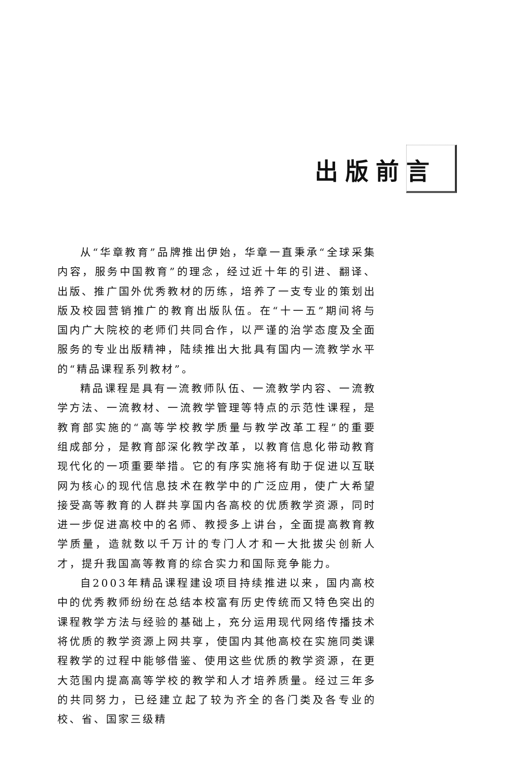出版前言
从“华章教育”品牌推出伊始，华章一直秉承“全球采集内容，服务中国教育”的理念，经过近十年的引进、翻译、出版、推广国外优秀教材的历练，培养了一支专业的策划出版及校园营销推广的教育出版队伍。在“十一五”期间将与国内广大院校的老师们共同合作，以严谨的治学态度及全面服务的专业出版精神，陆续推出大批具有国内一流教学水平的“精品课程系列教材”。
精品课程是具有一流教师队伍、一流教学内容、一流教学方法、一流教材、一流教学管理等特点的示范性课程，是教育部实施的“高等学校教学质量与教学改革工程”的重要组成部分，是教育部深化教学改革，以教育信息化带动教育现代化的一项重要举措。它的有序实施将有助于促进以互联网为核心的现代信息技术在教学中的广泛应用，使广大希望接受高等教育的人群共享国内各高校的优质教学资源，同时进一步促进高校中的名师、教授多上讲台，全面提高教育教学质量，造就数以千万计的专门人才和一大批拔尖创新人才，提升我国高等教育的综合实力和国际竞争能力。
自2003年精品课程建设项目持续推进以来，国内高校中的优秀教师纷纷在总结本校富有历史传统而又特色突出的课程教学方法与经验的基础上，充分运用现代网络传播技术将优质的教学资源上网共享，使国内其他高校在实施同类课程教学的过程中能够借鉴、使用这些优质的教学资源，在更大范围内提高高等学校的教学和人才培养质量。经过三年多的共同努力，已经建立起了较为齐全的各门类及各专业的校、省、国家三级精